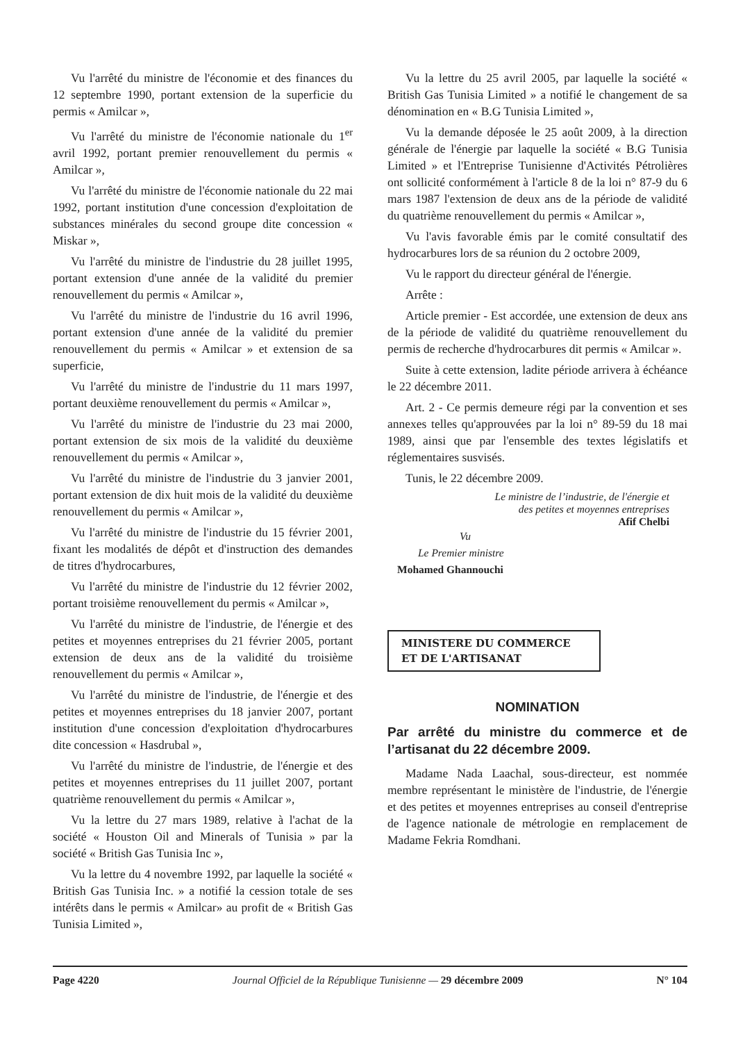Vu l'arrêté du ministre de l'économie et des finances du 12 septembre 1990, portant extension de la superficie du permis « Amilcar »,
Vu l'arrêté du ministre de l'économie nationale du 1<sup>er</sup> avril 1992, portant premier renouvellement du permis « Amilcar »,
Vu l'arrêté du ministre de l'économie nationale du 22 mai 1992, portant institution d'une concession d'exploitation de substances minérales du second groupe dite concession « Miskar »,
Vu l'arrêté du ministre de l'industrie du 28 juillet 1995, portant extension d'une année de la validité du premier renouvellement du permis « Amilcar »,
Vu l'arrêté du ministre de l'industrie du 16 avril 1996, portant extension d'une année de la validité du premier renouvellement du permis « Amilcar » et extension de sa superficie,
Vu l'arrêté du ministre de l'industrie du 11 mars 1997, portant deuxième renouvellement du permis « Amilcar »,
Vu l'arrêté du ministre de l'industrie du 23 mai 2000, portant extension de six mois de la validité du deuxième renouvellement du permis « Amilcar »,
Vu l'arrêté du ministre de l'industrie du 3 janvier 2001, portant extension de dix huit mois de la validité du deuxième renouvellement du permis « Amilcar »,
Vu l'arrêté du ministre de l'industrie du 15 février 2001, fixant les modalités de dépôt et d'instruction des demandes de titres d'hydrocarbures,
Vu l'arrêté du ministre de l'industrie du 12 février 2002, portant troisième renouvellement du permis « Amilcar »,
Vu l'arrêté du ministre de l'industrie, de l'énergie et des petites et moyennes entreprises du 21 février 2005, portant extension de deux ans de la validité du troisième renouvellement du permis « Amilcar »,
Vu l'arrêté du ministre de l'industrie, de l'énergie et des petites et moyennes entreprises du 18 janvier 2007, portant institution d'une concession d'exploitation d'hydrocarbures dite concession « Hasdrubal »,
Vu l'arrêté du ministre de l'industrie, de l'énergie et des petites et moyennes entreprises du 11 juillet 2007, portant quatrième renouvellement du permis « Amilcar »,
Vu la lettre du 27 mars 1989, relative à l'achat de la société « Houston Oil and Minerals of Tunisia » par la société « British Gas Tunisia Inc »,
Vu la lettre du 4 novembre 1992, par laquelle la société « British Gas Tunisia Inc. » a notifié la cession totale de ses intérêts dans le permis « Amilcar» au profit de « British Gas Tunisia Limited »,
Vu la lettre du 25 avril 2005, par laquelle la société « British Gas Tunisia Limited » a notifié le changement de sa dénomination en « B.G Tunisia Limited »,
Vu la demande déposée le 25 août 2009, à la direction générale de l'énergie par laquelle la société « B.G Tunisia Limited » et l'Entreprise Tunisienne d'Activités Pétrolières ont sollicité conformément à l'article 8 de la loi n° 87-9 du 6 mars 1987 l'extension de deux ans de la période de validité du quatrième renouvellement du permis « Amilcar »,
Vu l'avis favorable émis par le comité consultatif des hydrocarbures lors de sa réunion du 2 octobre 2009,
Vu le rapport du directeur général de l'énergie.
Arrête :
Article premier - Est accordée, une extension de deux ans de la période de validité du quatrième renouvellement du permis de recherche d'hydrocarbures dit permis « Amilcar ».
Suite à cette extension, ladite période arrivera à échéance le 22 décembre 2011.
Art. 2 - Ce permis demeure régi par la convention et ses annexes telles qu'approuvées par la loi n° 89-59 du 18 mai 1989, ainsi que par l'ensemble des textes législatifs et réglementaires susvisés.
Tunis, le 22 décembre 2009.
Le ministre de l’industrie, de l'énergie et
des petites et moyennes entreprises
Afif Chelbi
Vu
Le Premier ministre
Mohamed Ghannouchi
MINISTERE DU COMMERCE
ET DE L'ARTISANAT
NOMINATION
Par arrêté du ministre du commerce et de l’artisanat du 22 décembre 2009.
Madame Nada Laachal, sous-directeur, est nommée membre représentant le ministère de l'industrie, de l'énergie et des petites et moyennes entreprises au conseil d'entreprise de l'agence nationale de métrologie en remplacement de Madame Fekria Romdhani.
Page 4220 Journal Officiel de la République Tunisienne — 29 décembre 2009 N° 104